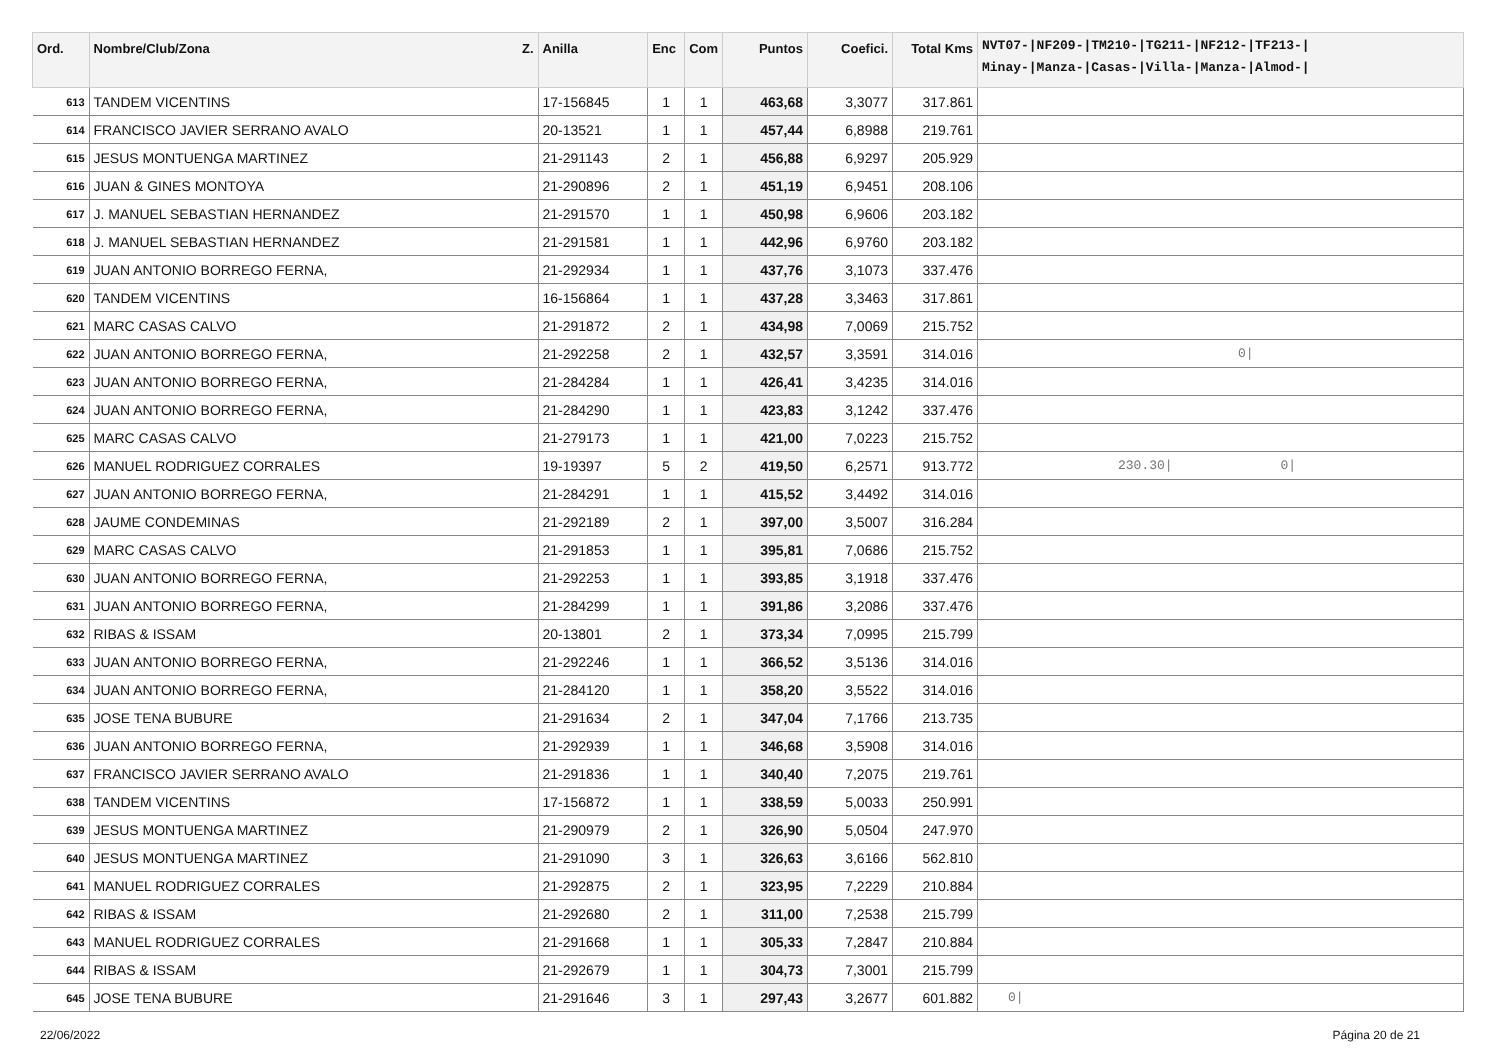| Ord. | Nombre/Club/Zona Z. | Anilla | Enc | Com | Puntos | Coefici. | Total Kms | NVT07-/NF209-/TM210-/TG211-/NF212-/TF213-/ Minay-/Manza-/Casas-/Villa-/Manza-/Almod-/ |
| --- | --- | --- | --- | --- | --- | --- | --- | --- |
| 613 | TANDEM VICENTINS | 17-156845 | 1 | 1 | 463,68 | 3,3077 | 317.861 | |
| 614 | FRANCISCO JAVIER SERRANO AVALO | 20-13521 | 1 | 1 | 457,44 | 6,8988 | 219.761 | |
| 615 | JESUS MONTUENGA MARTINEZ | 21-291143 | 2 | 1 | 456,88 | 6,9297 | 205.929 | |
| 616 | JUAN & GINES MONTOYA | 21-290896 | 2 | 1 | 451,19 | 6,9451 | 208.106 | |
| 617 | J. MANUEL SEBASTIAN HERNANDEZ | 21-291570 | 1 | 1 | 450,98 | 6,9606 | 203.182 | |
| 618 | J. MANUEL SEBASTIAN HERNANDEZ | 21-291581 | 1 | 1 | 442,96 | 6,9760 | 203.182 | |
| 619 | JUAN ANTONIO BORREGO FERNA, | 21-292934 | 1 | 1 | 437,76 | 3,1073 | 337.476 | |
| 620 | TANDEM VICENTINS | 16-156864 | 1 | 1 | 437,28 | 3,3463 | 317.861 | |
| 621 | MARC CASAS CALVO | 21-291872 | 2 | 1 | 434,98 | 7,0069 | 215.752 | |
| 622 | JUAN ANTONIO BORREGO FERNA, | 21-292258 | 2 | 1 | 432,57 | 3,3591 | 314.016 | 0/ |
| 623 | JUAN ANTONIO BORREGO FERNA, | 21-284284 | 1 | 1 | 426,41 | 3,4235 | 314.016 | |
| 624 | JUAN ANTONIO BORREGO FERNA, | 21-284290 | 1 | 1 | 423,83 | 3,1242 | 337.476 | |
| 625 | MARC CASAS CALVO | 21-279173 | 1 | 1 | 421,00 | 7,0223 | 215.752 | |
| 626 | MANUEL RODRIGUEZ CORRALES | 19-19397 | 5 | 2 | 419,50 | 6,2571 | 913.772 | 230.30/ 0/ |
| 627 | JUAN ANTONIO BORREGO FERNA, | 21-284291 | 1 | 1 | 415,52 | 3,4492 | 314.016 | |
| 628 | JAUME CONDEMINAS | 21-292189 | 2 | 1 | 397,00 | 3,5007 | 316.284 | |
| 629 | MARC CASAS CALVO | 21-291853 | 1 | 1 | 395,81 | 7,0686 | 215.752 | |
| 630 | JUAN ANTONIO BORREGO FERNA, | 21-292253 | 1 | 1 | 393,85 | 3,1918 | 337.476 | |
| 631 | JUAN ANTONIO BORREGO FERNA, | 21-284299 | 1 | 1 | 391,86 | 3,2086 | 337.476 | |
| 632 | RIBAS & ISSAM | 20-13801 | 2 | 1 | 373,34 | 7,0995 | 215.799 | |
| 633 | JUAN ANTONIO BORREGO FERNA, | 21-292246 | 1 | 1 | 366,52 | 3,5136 | 314.016 | |
| 634 | JUAN ANTONIO BORREGO FERNA, | 21-284120 | 1 | 1 | 358,20 | 3,5522 | 314.016 | |
| 635 | JOSE TENA BUBURE | 21-291634 | 2 | 1 | 347,04 | 7,1766 | 213.735 | |
| 636 | JUAN ANTONIO BORREGO FERNA, | 21-292939 | 1 | 1 | 346,68 | 3,5908 | 314.016 | |
| 637 | FRANCISCO JAVIER SERRANO AVALO | 21-291836 | 1 | 1 | 340,40 | 7,2075 | 219.761 | |
| 638 | TANDEM VICENTINS | 17-156872 | 1 | 1 | 338,59 | 5,0033 | 250.991 | |
| 639 | JESUS MONTUENGA MARTINEZ | 21-290979 | 2 | 1 | 326,90 | 5,0504 | 247.970 | |
| 640 | JESUS MONTUENGA MARTINEZ | 21-291090 | 3 | 1 | 326,63 | 3,6166 | 562.810 | |
| 641 | MANUEL RODRIGUEZ CORRALES | 21-292875 | 2 | 1 | 323,95 | 7,2229 | 210.884 | |
| 642 | RIBAS & ISSAM | 21-292680 | 2 | 1 | 311,00 | 7,2538 | 215.799 | |
| 643 | MANUEL RODRIGUEZ CORRALES | 21-291668 | 1 | 1 | 305,33 | 7,2847 | 210.884 | |
| 644 | RIBAS & ISSAM | 21-292679 | 1 | 1 | 304,73 | 7,3001 | 215.799 | |
| 645 | JOSE TENA BUBURE | 21-291646 | 3 | 1 | 297,43 | 3,2677 | 601.882 | 0/ |
22/06/2022 Página 20 de 21